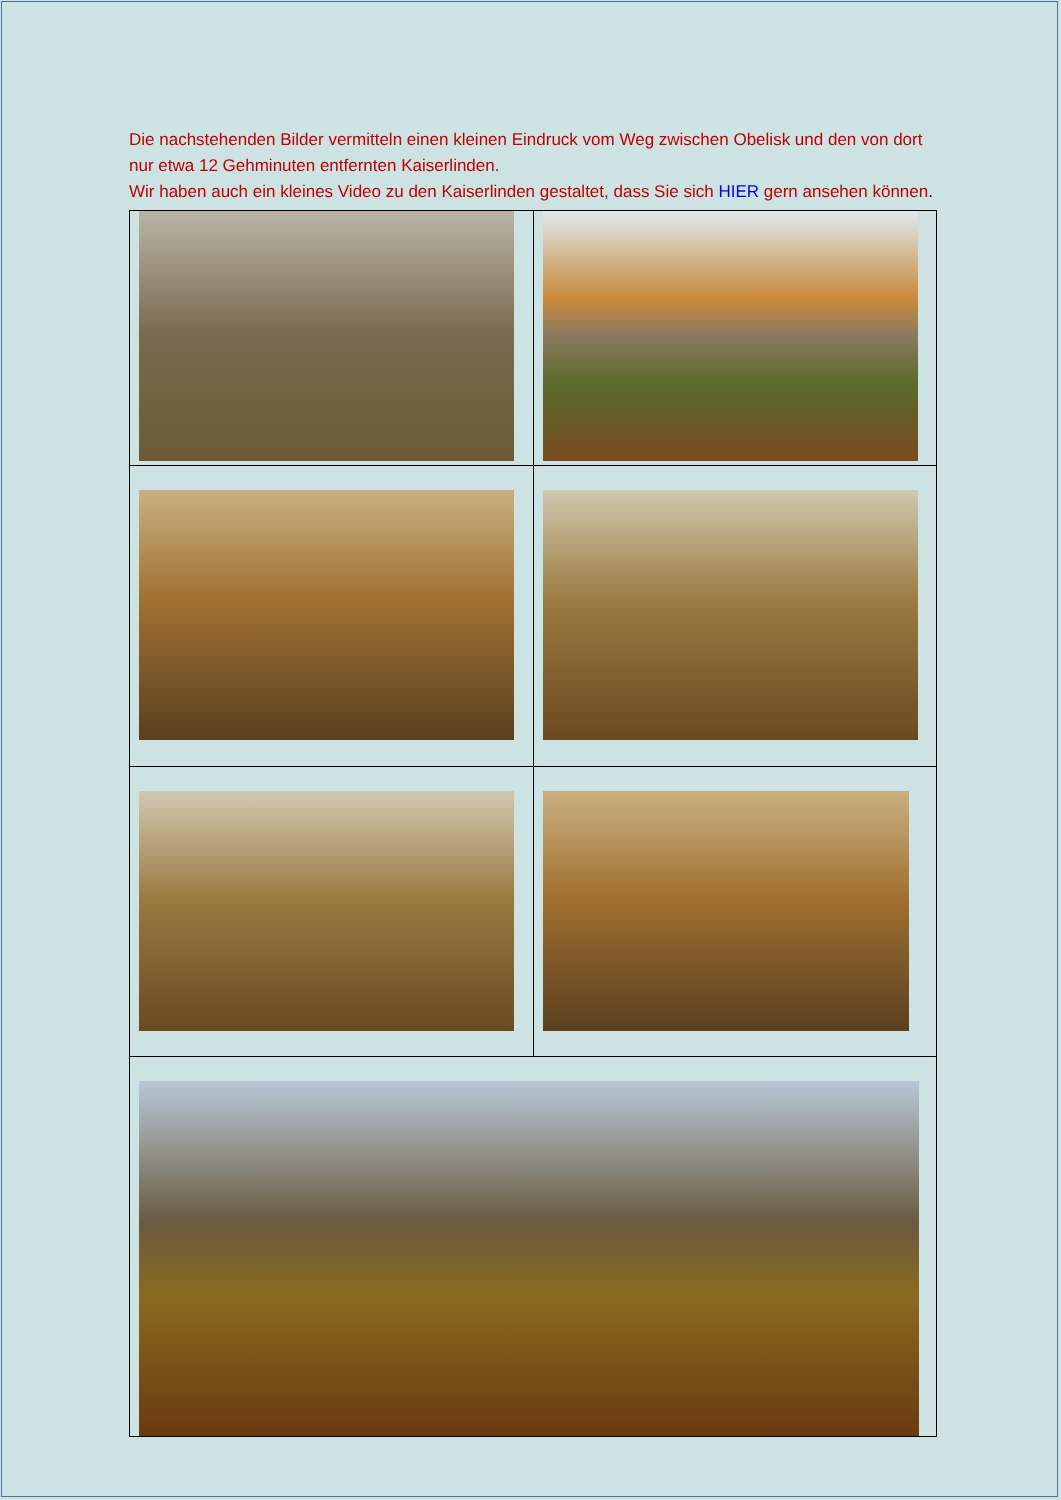Die nachstehenden Bilder vermitteln einen kleinen Eindruck vom Weg zwischen Obelisk und den von dort nur etwa 12 Gehminuten entfernten Kaiserlinden.
Wir haben auch ein kleines Video zu den Kaiserlinden gestaltet, dass Sie sich HIER gern ansehen können.